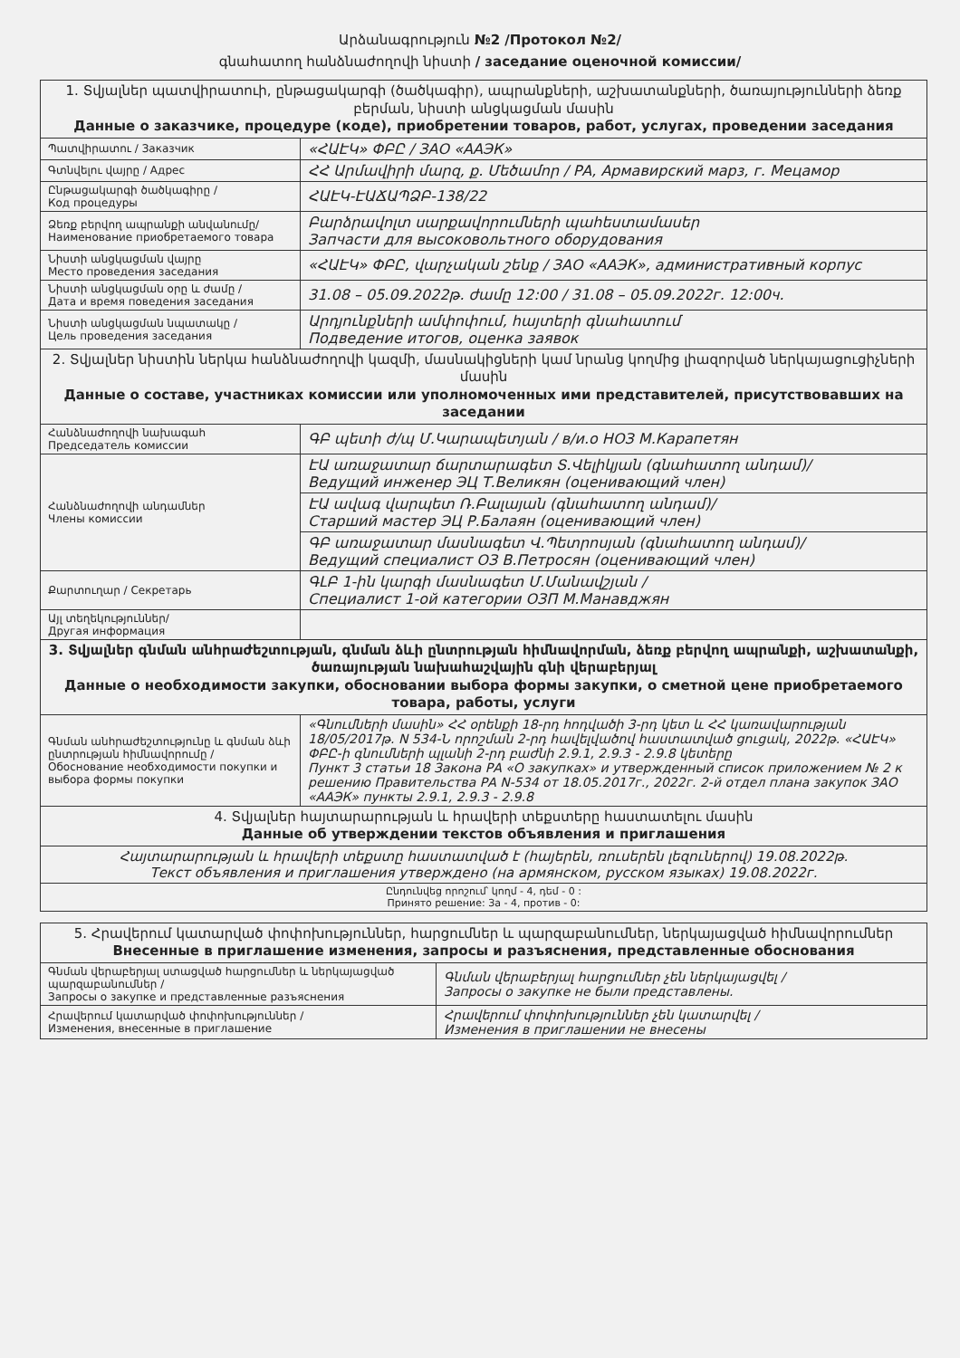Արձանագրություն №2 /Протокол №2/
գնահատող հանձնաժողովի նիստի / заседание оценочной комиссии/
| 1. Տվյալներ պատվիրատուի, ընթացակարգի (ծածկագիր), ապրանքների, աշխատանքների, ծառայությունների ձեռք բերման, նիստի անցկացման մասին Данные о заказчике, процедуре (коде), приобретении товаров, работ, услугах, проведении заседания | |
| --- | --- |
| Պատվիրատու / Заказчик | «ՀԱԷԿ» ՓԲԸ / ЗАО «ААЭК» |
| Գտնվելու վայրը / Адрес | ՀՀ Արմավիրի մարզ, ք. Մեծամոր / РА, Армавирский марз, г. Мецамор |
| Ընթացակարգի ծածկագիրը / Код процедуры | ՀԱԷԿ-ԷԱՃԱՊՁԲ-138/22 |
| Ձեռք բերվող ապրանքի անվանումը/ Наименование приобретаемого товара | Բարձրավոլտ սարքավորումների պահեստամասեր Запчасти для высоковольтного оборудования |
| Նիստի անցկացման վայրը Место проведения заседания | «ՀԱԷԿ» ՓԲԸ, վարչական շենք / ЗАО «ААЭК», административный корпус |
| Նիստի անցկացման օրը և ժամը / Дата и время поведения заседания | 31.08 – 05.09.2022թ. ժամը 12:00 / 31.08 – 05.09.2022г. 12:00ч. |
| Նիստի անցկացման նպատակը / Цель проведения заседания | Արդյունքների ամփոփում, հայտերի գնահատում Подведение итогов, оценка заявок |
| 2. Տվյալներ նիստին ներկա հանձնաժողովի կազմի, մասնակիցների կամ նրանց կողմից լիազորված ներկայացուցիչների մասին Данные о составе, участниках комиссии или уполномоченных ими представителей, присутствовавших на заседании | |
| Հանձնաժողովի նախագահ Председатель комиссии | ԳԲ պետի ժ/պ Մ.Կարապետյան / в/и.о НОЗ М.Карапетян |
| Հանձնաժողովի անդամներ Члены комиссии | ԷԱ առաջատար ճարտարագետ Տ.Վելիկյան (գնահատող անդամ)/ Ведущий инженер ЭЦ Т.Великян (оценивающий член) |
| | ԷԱ ավագ վարպետ Ռ.Բալայան (գնահատող անդամ)/ Старший мастер ЭЦ Р.Балаян (оценивающий член) |
| | ԳԲ առաջատար մասնագետ Վ.Պետրոսյան (գնահատող անդամ)/ Ведущий специалист ОЗ В.Петросян (оценивающий член) |
| Քարտուղար / Секретарь | ԳԼԲ 1-ին կարգի մասնագետ Մ.Մանավշյան / Специалист 1-ой категории ОЗП М.Манавджян |
| Այլ տեղեկություններ/ Другая информация | |
| 3. Տվյալներ գնման անհրաժեշտության, գնման ձևի ընտրության հիմնավորման, ձեռք բերվող ապրանքի, աշխատանքի, ծառայության նախահաշվային գնի վերաբերյալ Данные о необходимости закупки, обосновании выбора формы закупки, о сметной цене приобретаемого товара, работы, услуги | |
| Գնման անհրաժեշտությունը և գնման ձևի ընտրության հիմնավորումը / Обоснование необходимости покупки и выбора формы покупки | «Գնումների մասին» ՀՀ օրենքի 18-րդ հոդվածի 3-րդ կետ և ՀՀ կառավարության 18/05/2017թ. N 534-Ն որոշման 2-րդ հավելվածով հաստատված ցուցակ, 2022թ. «ՀԱԷԿ» ՓԲԸ-ի գնումների պլանի 2-րդ բաժնի 2.9.1, 2.9.3 - 2.9.8 կետերը Пункт 3 статьи 18 Закона РА «О закупках» и утвержденный список приложением № 2 к решению Правительства РА N-534 от 18.05.2017г., 2022г. 2-й отдел плана закупок ЗАО «ААЭК» пункты 2.9.1, 2.9.3 - 2.9.8 |
| 4. Տվյալներ հայտարարության և հրավերի տեքստերը հաստատելու մասին Данные об утверждении текстов объявления и приглашения | |
| Հայտարարության և հրավերի տեքստը հաստատված է (հայերեն, ռուսերեն լեզուներով) 19.08.2022թ. Текст объявления и приглашения утверждено (на армянском, русском языках) 19.08.2022г. | |
| Ընդունվեց որոշում՝ կողմ - 4, դեմ - 0 : Принято решение: За - 4, против - 0: | |
| 5. Հրավերում կատարված փոփոխություններ, հարցումներ և պարզաբանումներ, ներկայացված հիմնավորումներ Внесенные в приглашение изменения, запросы и разъяснения, представленные обоснования | |
| --- | --- |
| Գնման վերաբերյալ ստացված հարցումներ և ներկայացված պարզաբանումներ / Запросы о закупке и представленные разъяснения | Գնման վերաբերյալ հարցումներ չեն ներկայացվել / Запросы о закупке не были представлены. |
| Հրավերում կատարված փոփոխություններ / Изменения, внесенные в приглашение | Հրավերում փոփոխություններ չեն կատարվել / Изменения в приглашении не внесены |